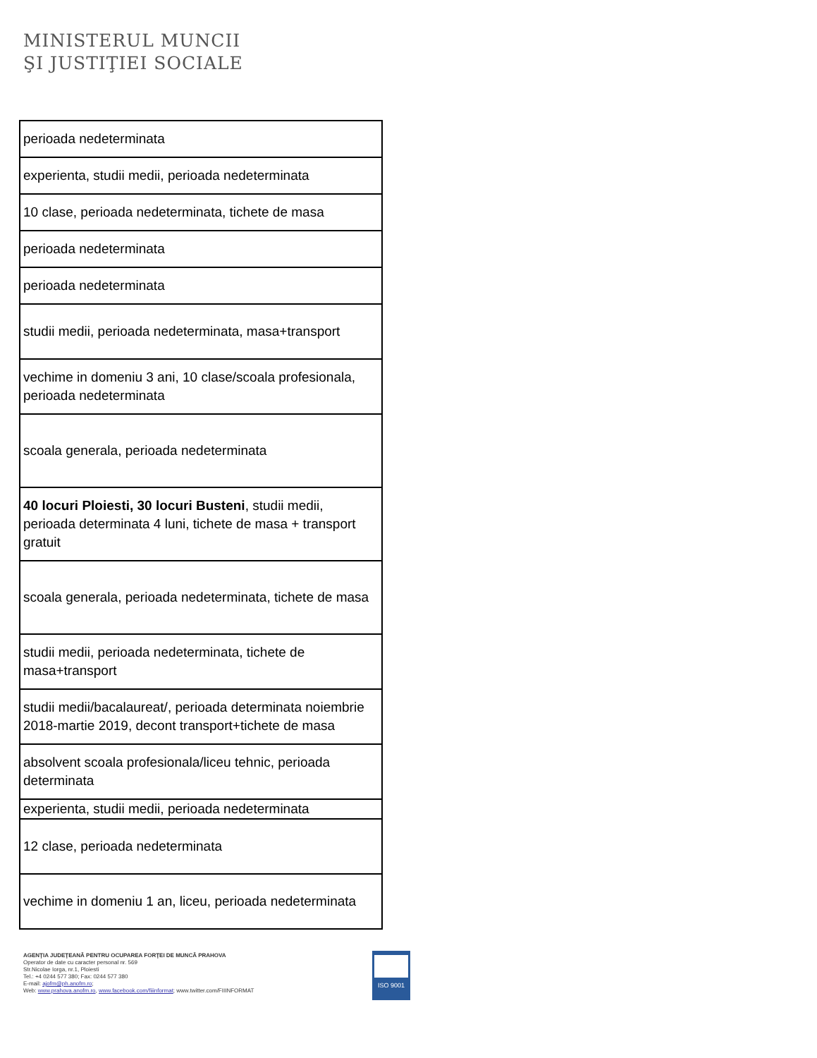MINISTERUL MUNCII
ŞI JUSTIŢIEI SOCIALE
| perioada nedeterminata |
| experienta, studii medii, perioada nedeterminata |
| 10 clase, perioada nedeterminata, tichete de masa |
| perioada nedeterminata |
| perioada nedeterminata |
| studii medii, perioada nedeterminata, masa+transport |
| vechime in domeniu 3 ani, 10 clase/scoala profesionala, perioada nedeterminata |
| scoala generala, perioada nedeterminata |
| 40 locuri Ploiesti, 30 locuri Busteni , studii medii, perioada determinata 4 luni, tichete de masa + transport gratuit |
| scoala generala, perioada nedeterminata, tichete de masa |
| studii medii, perioada nedeterminata, tichete de masa+transport |
| studii medii/bacalaureat/, perioada determinata noiembrie 2018-martie 2019, decont transport+tichete de masa |
| absolvent scoala profesionala/liceu tehnic, perioada determinata |
| experienta, studii medii, perioada nedeterminata |
| 12 clase, perioada nedeterminata |
| vechime in domeniu 1 an, liceu, perioada nedeterminata |
AGENŢIA JUDEŢEANĂ PENTRU OCUPAREA FORŢEI DE MUNCĂ PRAHOVA
Operator de date cu caracter personal nr. 569
Str.Nicolae Iorga, nr.1, Ploiesti
Tel.: +4 0244 577 380; Fax: 0244 577 380
E-mail: ajofm@ph.anofm.ro;
Web: www.prahova.anofm.ro, www.facebook.com/fiiinformat; www.twitter.com/FIIINFORMAT
ISO 9001